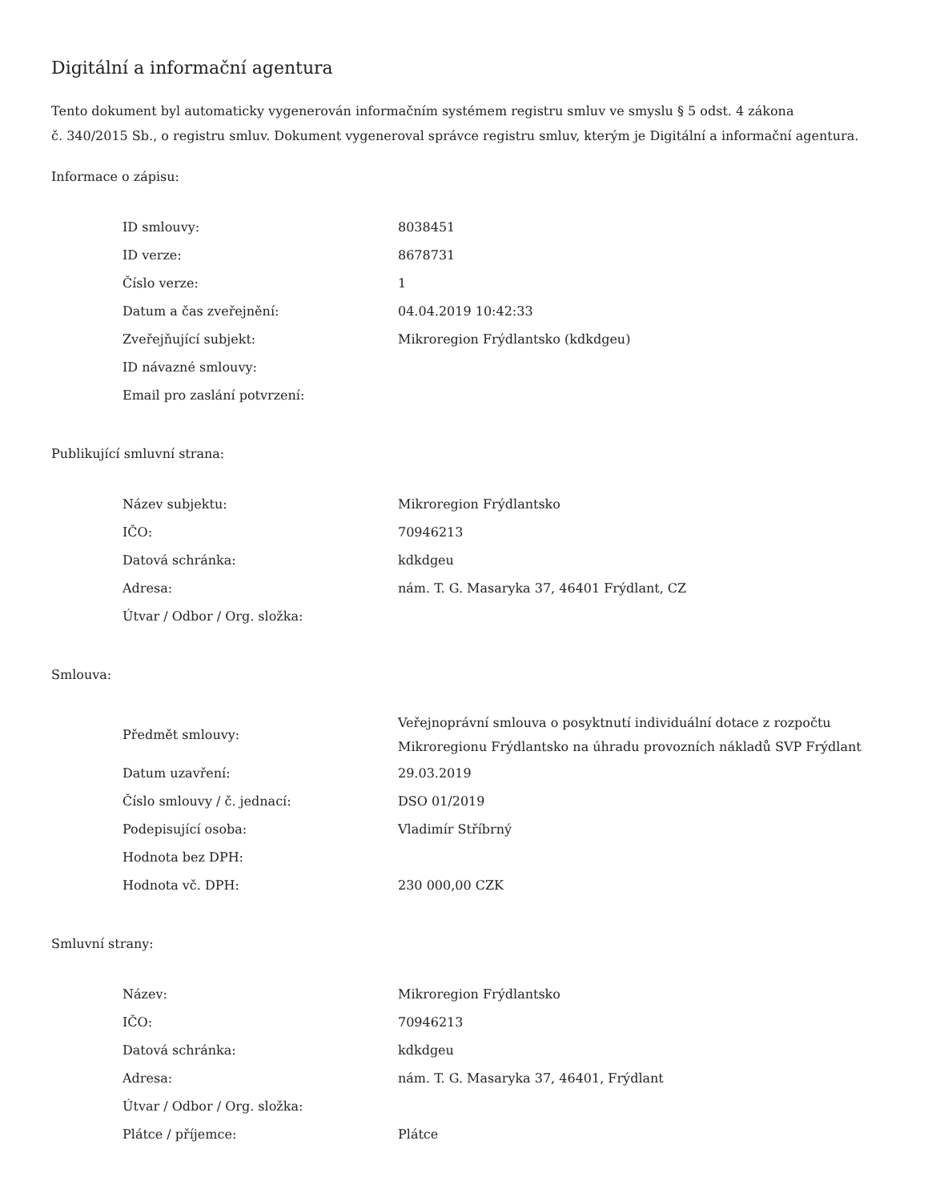Digitální a informační agentura
Tento dokument byl automaticky vygenerován informačním systémem registru smluv ve smyslu § 5 odst. 4 zákona
č. 340/2015 Sb., o registru smluv. Dokument vygeneroval správce registru smluv, kterým je Digitální a informační agentura.
Informace o zápisu:
| ID smlouvy: | 8038451 |
| ID verze: | 8678731 |
| Číslo verze: | 1 |
| Datum a čas zveřejnění: | 04.04.2019 10:42:33 |
| Zveřejňující subjekt: | Mikroregion Frýdlantsko (kdkdgeu) |
| ID návazné smlouvy: | |
| Email pro zaslání potvrzení: | |
Publikující smluvní strana:
| Název subjektu: | Mikroregion Frýdlantsko |
| IČO: | 70946213 |
| Datová schránka: | kdkdgeu |
| Adresa: | nám. T. G. Masaryka 37, 46401 Frýdlant, CZ |
| Útvar / Odbor / Org. složka: | |
Smlouva:
| Předmět smlouvy: | Veřejnoprávní smlouva o posyktnutí individuální dotace z rozpočtu Mikroregionu Frýdlantsko na úhradu provozních nákladů SVP Frýdlant |
| Datum uzavření: | 29.03.2019 |
| Číslo smlouvy / č. jednací: | DSO 01/2019 |
| Podepisující osoba: | Vladimír Stříbrný |
| Hodnota bez DPH: | |
| Hodnota vč. DPH: | 230 000,00 CZK |
Smluvní strany:
| Název: | Mikroregion Frýdlantsko |
| IČO: | 70946213 |
| Datová schránka: | kdkdgeu |
| Adresa: | nám. T. G. Masaryka 37, 46401, Frýdlant |
| Útvar / Odbor / Org. složka: | |
| Plátce / příjemce: | Plátce |